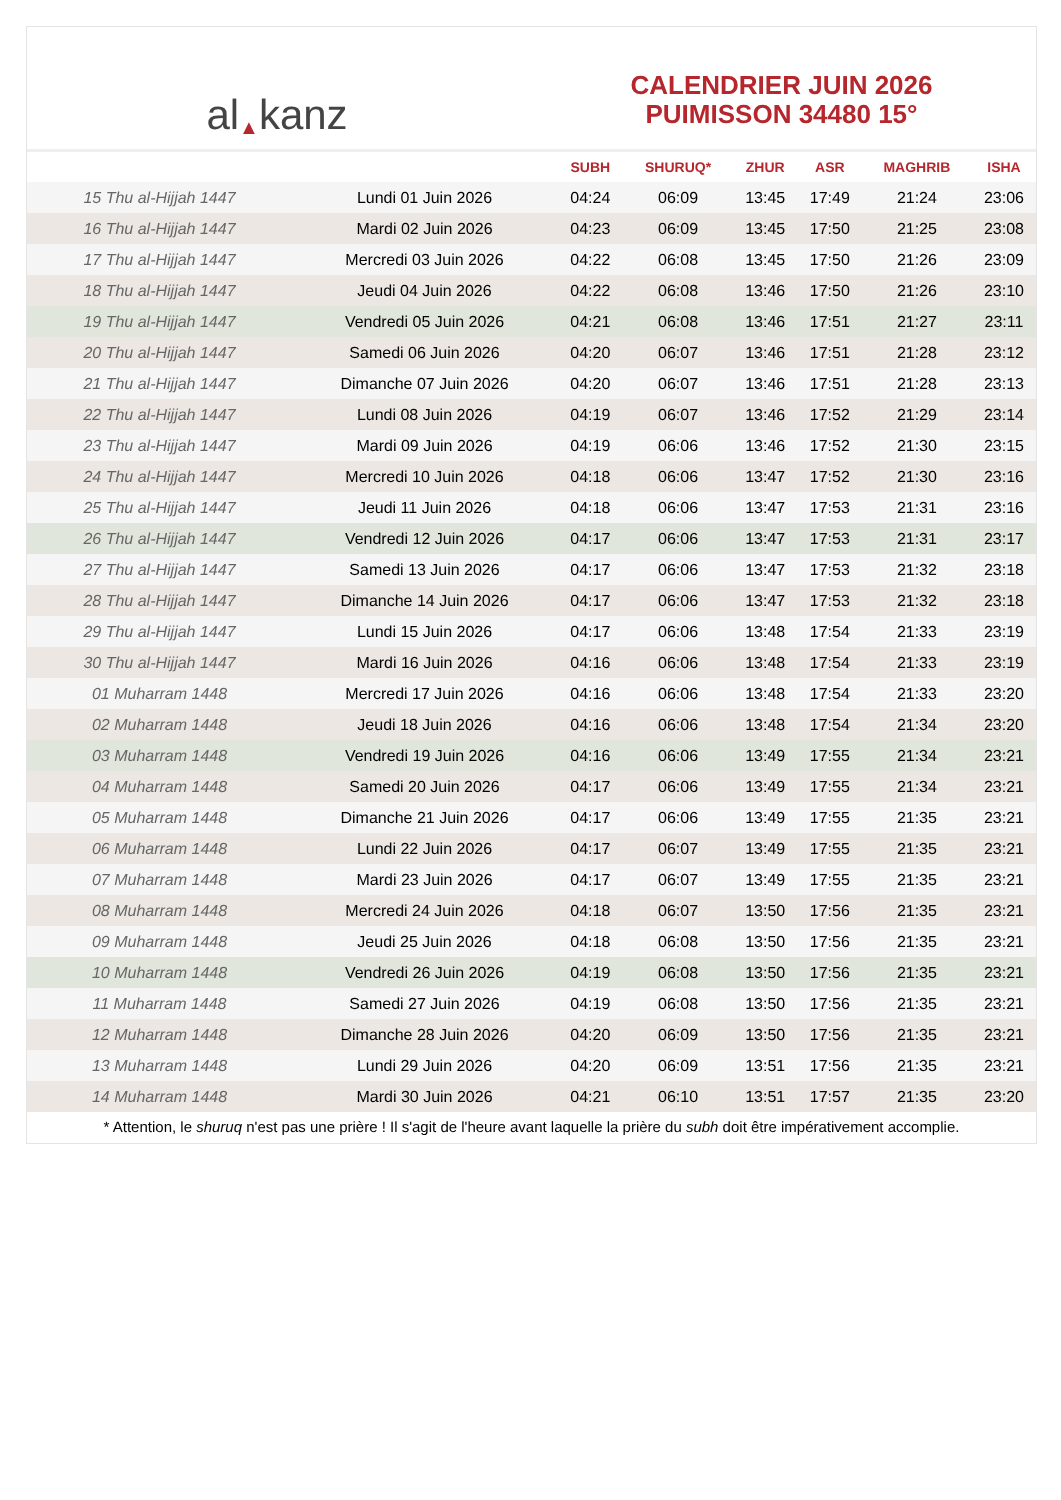al ▲ kanz
CALENDRIER JUIN 2026
PUIMISSON 34480 15°
| | | SUBH | SHURUQ* | ZHUR | ASR | MAGHRIB | ISHA |
| --- | --- | --- | --- | --- | --- | --- | --- |
| 15 Thu al-Hijjah 1447 | Lundi 01 Juin 2026 | 04:24 | 06:09 | 13:45 | 17:49 | 21:24 | 23:06 |
| 16 Thu al-Hijjah 1447 | Mardi 02 Juin 2026 | 04:23 | 06:09 | 13:45 | 17:50 | 21:25 | 23:08 |
| 17 Thu al-Hijjah 1447 | Mercredi 03 Juin 2026 | 04:22 | 06:08 | 13:45 | 17:50 | 21:26 | 23:09 |
| 18 Thu al-Hijjah 1447 | Jeudi 04 Juin 2026 | 04:22 | 06:08 | 13:46 | 17:50 | 21:26 | 23:10 |
| 19 Thu al-Hijjah 1447 | Vendredi 05 Juin 2026 | 04:21 | 06:08 | 13:46 | 17:51 | 21:27 | 23:11 |
| 20 Thu al-Hijjah 1447 | Samedi 06 Juin 2026 | 04:20 | 06:07 | 13:46 | 17:51 | 21:28 | 23:12 |
| 21 Thu al-Hijjah 1447 | Dimanche 07 Juin 2026 | 04:20 | 06:07 | 13:46 | 17:51 | 21:28 | 23:13 |
| 22 Thu al-Hijjah 1447 | Lundi 08 Juin 2026 | 04:19 | 06:07 | 13:46 | 17:52 | 21:29 | 23:14 |
| 23 Thu al-Hijjah 1447 | Mardi 09 Juin 2026 | 04:19 | 06:06 | 13:46 | 17:52 | 21:30 | 23:15 |
| 24 Thu al-Hijjah 1447 | Mercredi 10 Juin 2026 | 04:18 | 06:06 | 13:47 | 17:52 | 21:30 | 23:16 |
| 25 Thu al-Hijjah 1447 | Jeudi 11 Juin 2026 | 04:18 | 06:06 | 13:47 | 17:53 | 21:31 | 23:16 |
| 26 Thu al-Hijjah 1447 | Vendredi 12 Juin 2026 | 04:17 | 06:06 | 13:47 | 17:53 | 21:31 | 23:17 |
| 27 Thu al-Hijjah 1447 | Samedi 13 Juin 2026 | 04:17 | 06:06 | 13:47 | 17:53 | 21:32 | 23:18 |
| 28 Thu al-Hijjah 1447 | Dimanche 14 Juin 2026 | 04:17 | 06:06 | 13:47 | 17:53 | 21:32 | 23:18 |
| 29 Thu al-Hijjah 1447 | Lundi 15 Juin 2026 | 04:17 | 06:06 | 13:48 | 17:54 | 21:33 | 23:19 |
| 30 Thu al-Hijjah 1447 | Mardi 16 Juin 2026 | 04:16 | 06:06 | 13:48 | 17:54 | 21:33 | 23:19 |
| 01 Muharram 1448 | Mercredi 17 Juin 2026 | 04:16 | 06:06 | 13:48 | 17:54 | 21:33 | 23:20 |
| 02 Muharram 1448 | Jeudi 18 Juin 2026 | 04:16 | 06:06 | 13:48 | 17:54 | 21:34 | 23:20 |
| 03 Muharram 1448 | Vendredi 19 Juin 2026 | 04:16 | 06:06 | 13:49 | 17:55 | 21:34 | 23:21 |
| 04 Muharram 1448 | Samedi 20 Juin 2026 | 04:17 | 06:06 | 13:49 | 17:55 | 21:34 | 23:21 |
| 05 Muharram 1448 | Dimanche 21 Juin 2026 | 04:17 | 06:06 | 13:49 | 17:55 | 21:35 | 23:21 |
| 06 Muharram 1448 | Lundi 22 Juin 2026 | 04:17 | 06:07 | 13:49 | 17:55 | 21:35 | 23:21 |
| 07 Muharram 1448 | Mardi 23 Juin 2026 | 04:17 | 06:07 | 13:49 | 17:55 | 21:35 | 23:21 |
| 08 Muharram 1448 | Mercredi 24 Juin 2026 | 04:18 | 06:07 | 13:50 | 17:56 | 21:35 | 23:21 |
| 09 Muharram 1448 | Jeudi 25 Juin 2026 | 04:18 | 06:08 | 13:50 | 17:56 | 21:35 | 23:21 |
| 10 Muharram 1448 | Vendredi 26 Juin 2026 | 04:19 | 06:08 | 13:50 | 17:56 | 21:35 | 23:21 |
| 11 Muharram 1448 | Samedi 27 Juin 2026 | 04:19 | 06:08 | 13:50 | 17:56 | 21:35 | 23:21 |
| 12 Muharram 1448 | Dimanche 28 Juin 2026 | 04:20 | 06:09 | 13:50 | 17:56 | 21:35 | 23:21 |
| 13 Muharram 1448 | Lundi 29 Juin 2026 | 04:20 | 06:09 | 13:51 | 17:56 | 21:35 | 23:21 |
| 14 Muharram 1448 | Mardi 30 Juin 2026 | 04:21 | 06:10 | 13:51 | 17:57 | 21:35 | 23:20 |
* Attention, le shuruq n'est pas une prière ! Il s'agit de l'heure avant laquelle la prière du subh doit être impérativement accomplie.